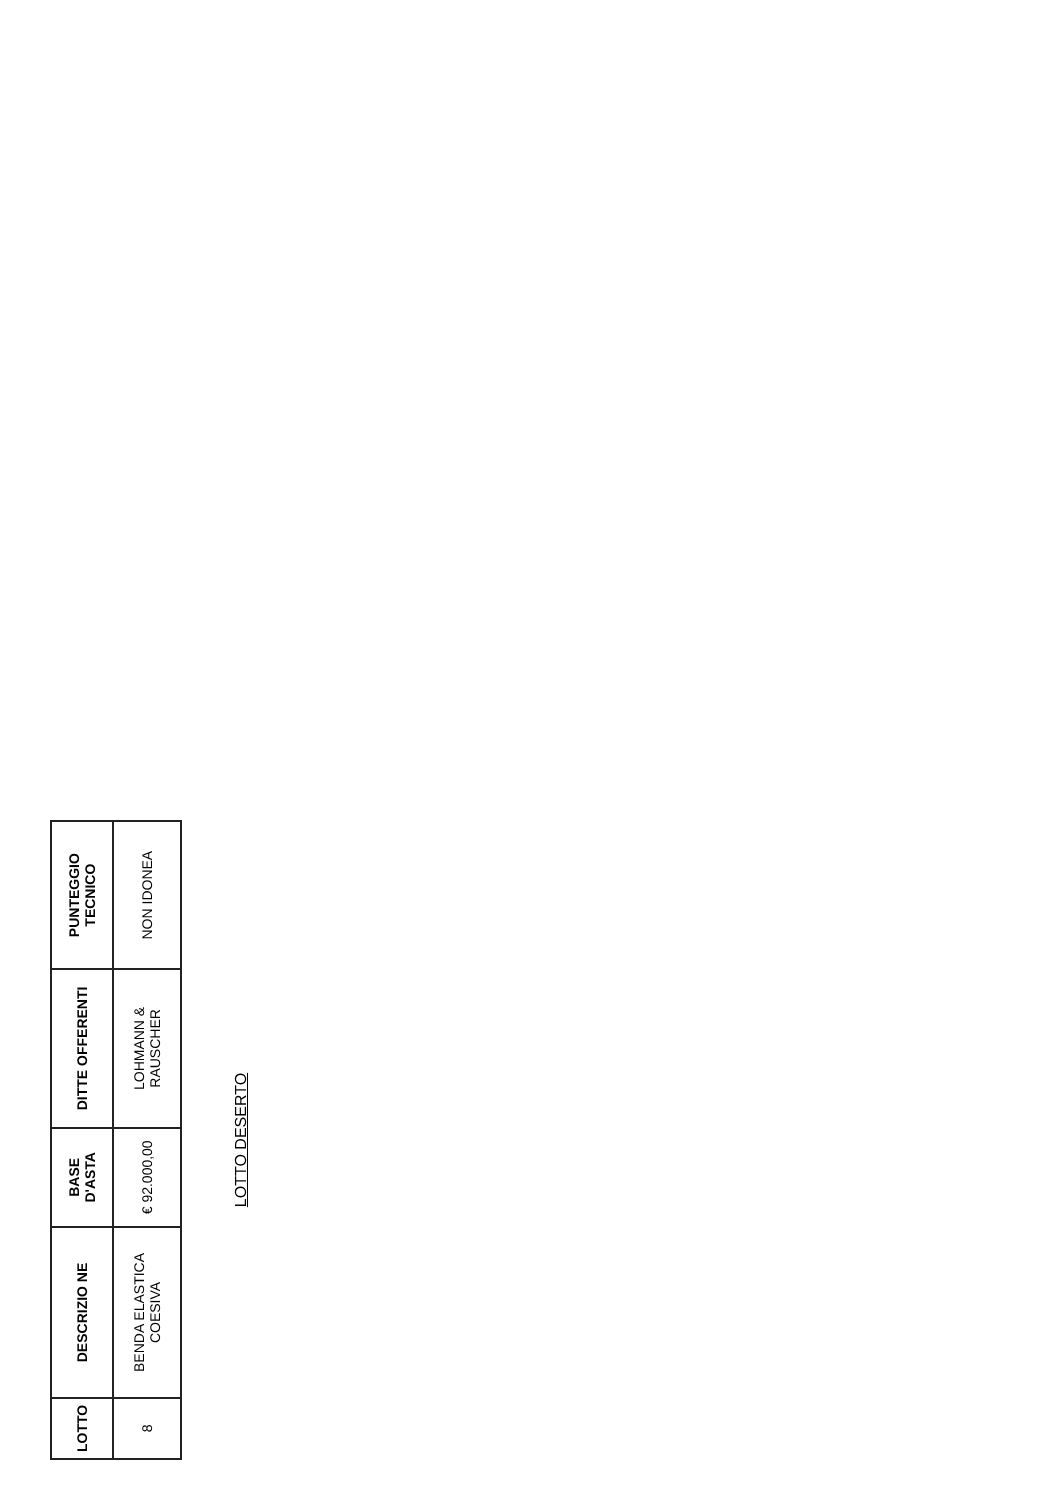| LOTTO | DESCRIZIO NE | BASE D'ASTA | DITTE OFFERENTI | PUNTEGGIO TECNICO |
| --- | --- | --- | --- | --- |
| 8 | BENDA ELASTICA COESIVA | € 92.000,00 | LOHMANN & RAUSCHER | NON IDONEA |
LOTTO DESERTO